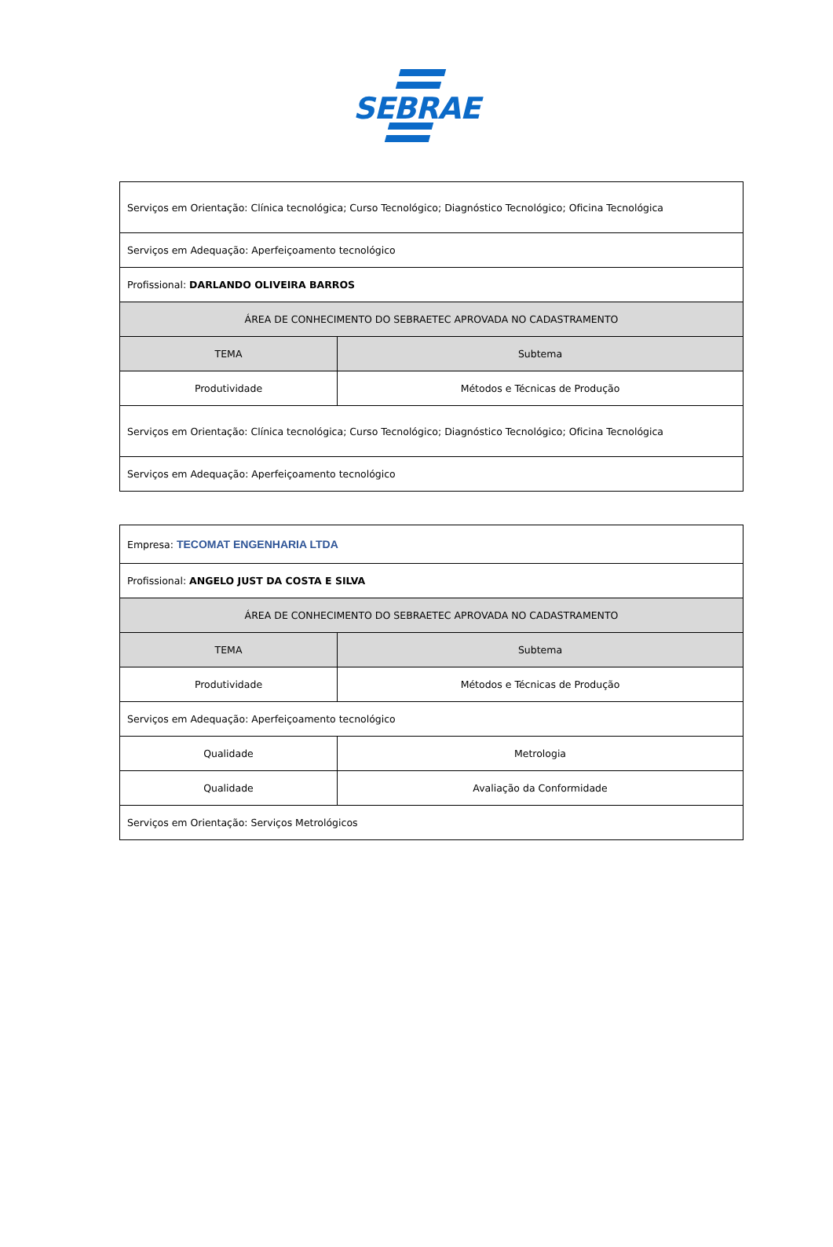SEBRAE
| Serviços em Orientação: Clínica tecnológica; Curso Tecnológico; Diagnóstico Tecnológico; Oficina Tecnológica | |
| Serviços em Adequação: Aperfeiçoamento tecnológico | |
| Profissional: DARLANDO OLIVEIRA BARROS | |
| ÁREA DE CONHECIMENTO DO SEBRAETEC APROVADA NO CADASTRAMENTO | |
| TEMA | Subtema |
| Produtividade | Métodos e Técnicas de Produção |
| Serviços em Orientação: Clínica tecnológica; Curso Tecnológico; Diagnóstico Tecnológico; Oficina Tecnológica | |
| Serviços em Adequação: Aperfeiçoamento tecnológico | |
| Empresa: TECOMAT ENGENHARIA LTDA | |
| Profissional: ANGELO JUST DA COSTA E SILVA | |
| ÁREA DE CONHECIMENTO DO SEBRAETEC APROVADA NO CADASTRAMENTO | |
| TEMA | Subtema |
| Produtividade | Métodos e Técnicas de Produção |
| Serviços em Adequação: Aperfeiçoamento tecnológico | |
| Qualidade | Metrologia |
| Qualidade | Avaliação da Conformidade |
| Serviços em Orientação: Serviços Metrológicos | |